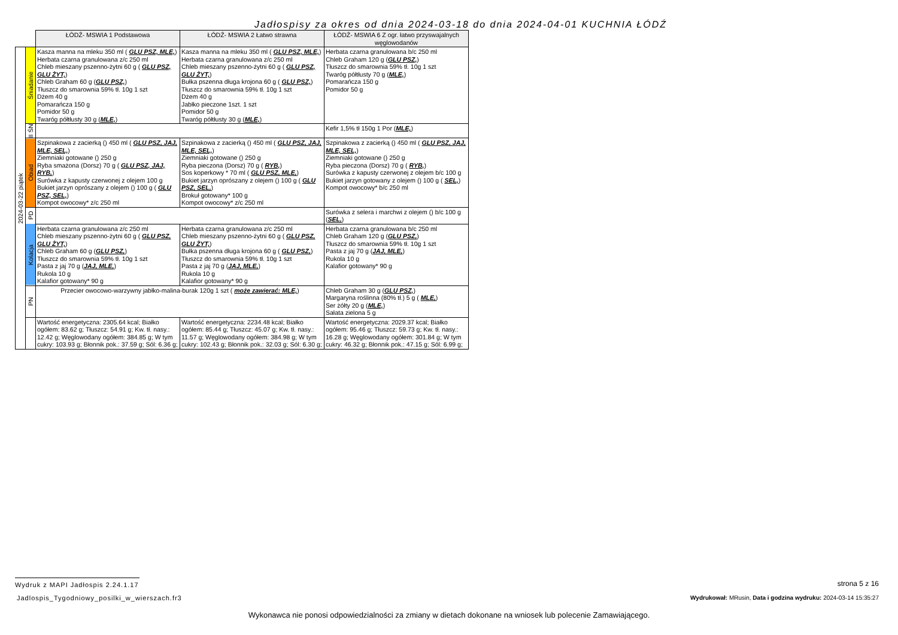Jadłospisy za okres od dnia 2024-03-18 do dnia 2024-04-01 KUCHNIA ŁÓDŹ
| | | ŁÓDŹ- MSWIA 1 Podstawowa | ŁÓDŹ- MSWIA 2 Łatwo strawna | ŁÓDŹ- MSWIA 6 Z ogr. łatwo przyswajalnych węglowodanów |
| 2024-03-22 piątek | Śniadanie | Kasza manna na mleku 350 ml ( GLU PSZ, MLE, ) Herbata czarna granulowana z/c 250 ml Chleb mieszany pszenno-żytni 60 g ( GLU PSZ, GLU ŻYT, ) Chleb Graham 60 g ( GLU PSZ, ) Tłuszcz do smarownia 59% tł. 10g 1 szt Dżem 40 g Pomarańcza 150 g Pomidor 50 g Twaróg półtłusty 30 g ( MLE, ) | Kasza manna na mleku 350 ml ( GLU PSZ, MLE, ) Herbata czarna granulowana z/c 250 ml Chleb mieszany pszenno-żytni 60 g ( GLU PSZ, GLU ŻYT, ) Bułka pszenna długa krojona 60 g ( GLU PSZ, ) Tłuszcz do smarownia 59% tł. 10g 1 szt Dżem 40 g Jabłko pieczone 1szt. 1 szt Pomidor 50 g Twaróg półtłusty 30 g ( MLE, ) | Herbata czarna granulowana b/c 250 ml Chleb Graham 120 g ( GLU PSZ, ) Tłuszcz do smarownia 59% tł. 10g 1 szt Twaróg półtłusty 70 g ( MLE, ) Pomarańcza 150 g Pomidor 50 g |
| | II ŚN | | | Kefir 1,5% tł 150g 1 Por ( MLE, ) |
| | Obiad | Szpinakowa z zacierką () 450 ml ( GLU PSZ, JAJ, MLE, SEL, ) Ziemniaki gotowane () 250 g Ryba smażona (Dorsz) 70 g ( GLU PSZ, JAJ, RYB, ) Surówka z kapusty czerwonej z olejem 100 g Bukiet jarzyn oprószany z olejem () 100 g ( GLU PSZ, SEL, ) Kompot owocowy* z/c 250 ml | Szpinakowa z zacierką () 450 ml ( GLU PSZ, JAJ, MLE, SEL, ) Ziemniaki gotowane () 250 g Ryba pieczona (Dorsz) 70 g ( RYB, ) Sos koperkowy * 70 ml ( GLU PSZ, MLE, ) Bukiet jarzyn oprószany z olejem () 100 g ( GLU PSZ, SEL, ) Brokuł gotowany* 100 g Kompot owocowy* z/c 250 ml | Szpinakowa z zacierką () 450 ml ( GLU PSZ, JAJ, MLE, SEL, ) Ziemniaki gotowane () 250 g Ryba pieczona (Dorsz) 70 g ( RYB, ) Surówka z kapusty czerwonej z olejem b/c 100 g Bukiet jarzyn gotowany z olejem () 100 g ( SEL, ) Kompot owocowy* b/c 250 ml |
| | PD | | | Surówka z selera i marchwi z olejem () b/c 100 g ( SEL, ) |
| | Kolacja | Herbata czarna granulowana z/c 250 ml Chleb mieszany pszenno-żytni 60 g ( GLU PSZ, GLU ŻYT, ) Chleb Graham 60 g ( GLU PSZ, ) Tłuszcz do smarownia 59% tł. 10g 1 szt Pasta z jaj 70 g ( JAJ, MLE, ) Rukola 10 g Kalafior gotowany* 90 g | Herbata czarna granulowana z/c 250 ml Chleb mieszany pszenno-żytni 60 g ( GLU PSZ, GLU ŻYT, ) Bułka pszenna długa krojona 60 g ( GLU PSZ, ) Tłuszcz do smarownia 59% tł. 10g 1 szt Pasta z jaj 70 g ( JAJ, MLE, ) Rukola 10 g Kalafior gotowany* 90 g | Herbata czarna granulowana b/c 250 ml Chleb Graham 120 g ( GLU PSZ, ) Tłuszcz do smarownia 59% tł. 10g 1 szt Pasta z jaj 70 g ( JAJ, MLE, ) Rukola 10 g Kalafior gotowany* 90 g |
| | PN | Przecier owocowo-warzywny jabłko-malina-burak 120g 1 szt ( może zawierać: MLE, ) | | Chleb Graham 30 g ( GLU PSZ, ) Margaryna roślinna (80% tł.) 5 g ( MLE, ) Ser żółty 20 g ( MLE, ) Sałata zielona 5 g |
| | | Wartość energetyczna: 2305.64 kcal; Białko ogółem: 83.62 g; Tłuszcz: 54.91 g; Kw. tł. nasy.: 12.42 g; Węglowodany ogółem: 384.85 g; W tym cukry: 103.93 g; Błonnik pok.: 37.59 g; Sól: 6.36 g; | Wartość energetyczna: 2234.48 kcal; Białko ogółem: 85.44 g; Tłuszcz: 45.07 g; Kw. tł. nasy.: 11.57 g; Węglowodany ogółem: 384.98 g; W tym cukry: 102.43 g; Błonnik pok.: 32.03 g; Sól: 6.30 g; | Wartość energetyczna: 2029.37 kcal; Białko ogółem: 95.46 g; Tłuszcz: 59.73 g; Kw. tł. nasy.: 16.28 g; Węglowodany ogółem: 301.84 g; W tym cukry: 46.32 g; Błonnik pok.: 47.15 g; Sól: 6.99 g; |
Wydruk z MAPI Jadłospis 2.24.1.17
strona 5 z 16
Jadlospis_Tygodniowy_posilki_w_wierszach.fr3
Wydrukował: MRusin, Data i godzina wydruku: 2024-03-14 15:35:27
Wykonawca nie ponosi odpowiedzialności za zmiany w dietach dokonane na wniosek lub polecenie Zamawiającego.